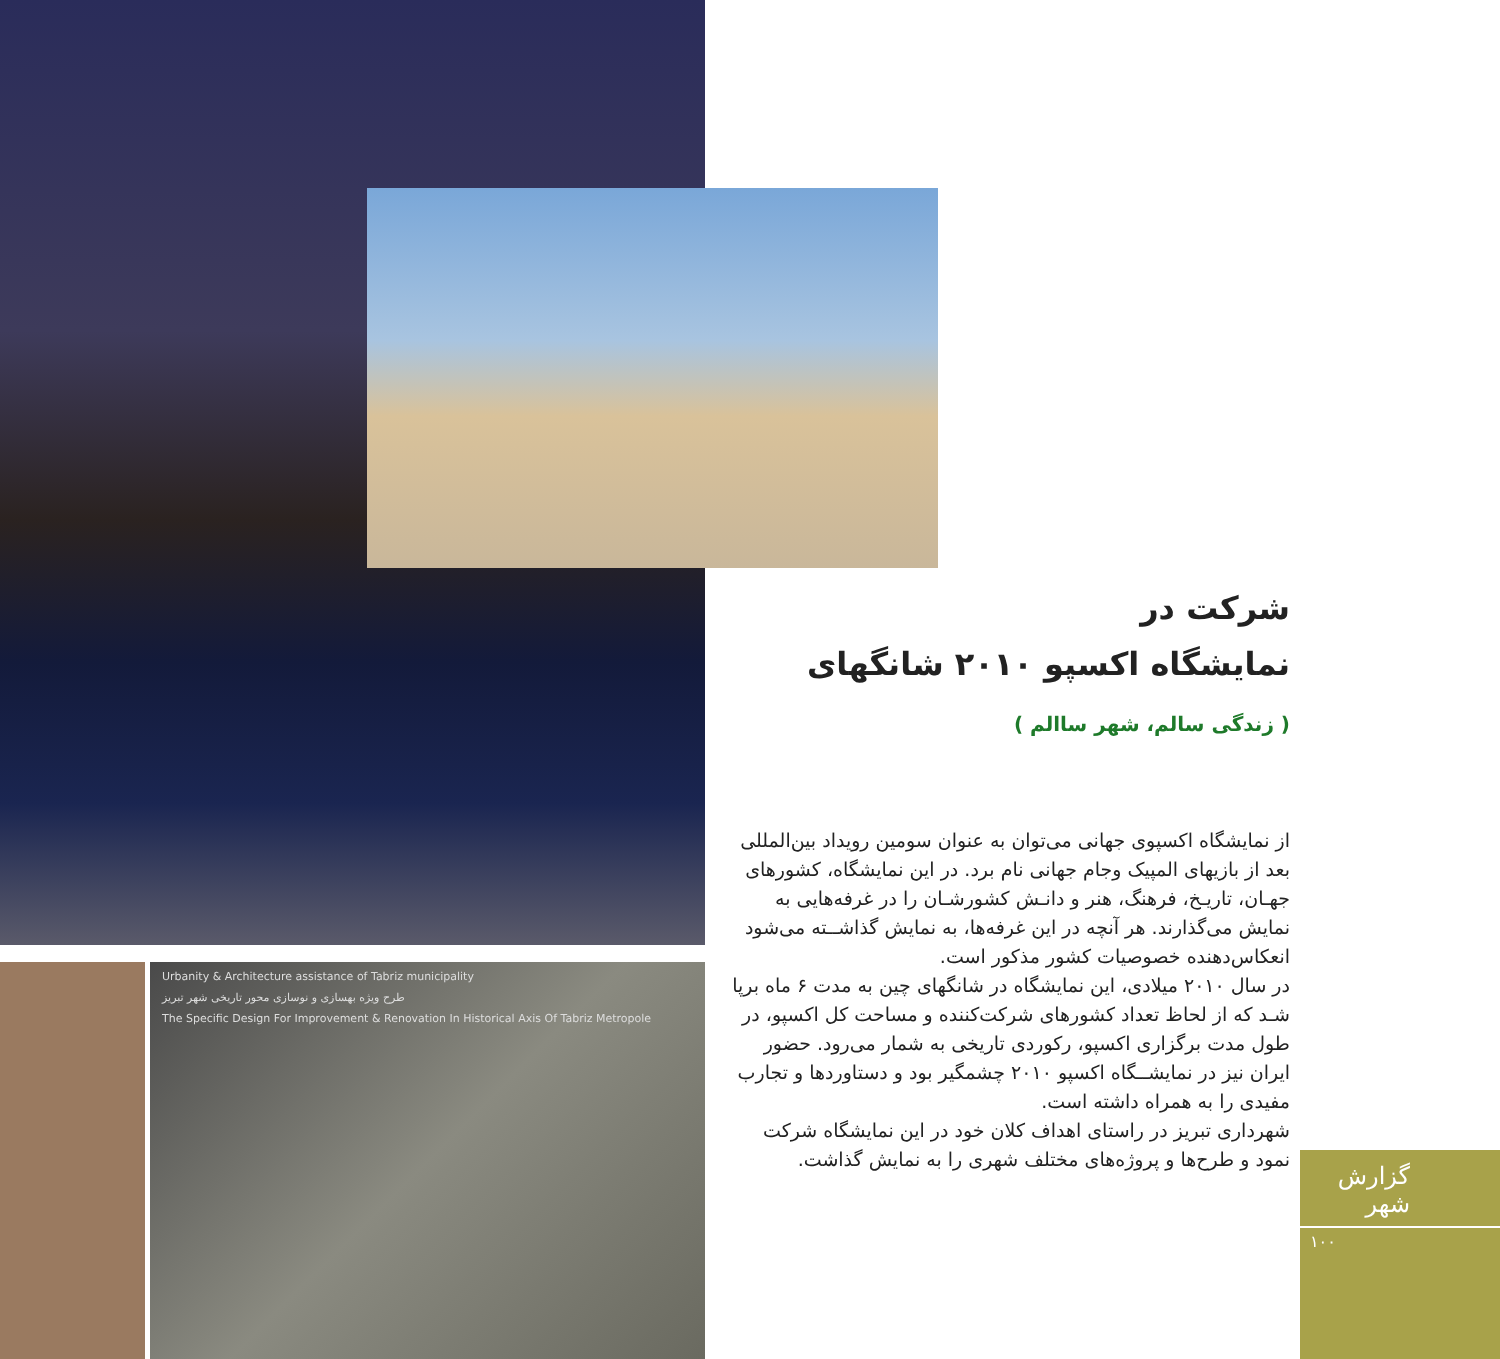Urbanity & Architecture assistance of Tabriz municipality
طرح ویژه بهسازی و نوسازی محور تاریخی شهر تبریز
The Specific Design For Improvement & Renovation In Historical Axis Of Tabriz Metropole
شرکت در
نمایشگاه اکسپو ۲۰۱۰ شانگهای
( زندگی سالم، شهر ساالم )
از نمایشگاه اکسپوی جهانی می‌توان به عنوان سومین رویداد بین‌المللی بعد از بازیهای المپیک وجام جهانی نام برد. در این نمایشگاه، کشورهای جهـان، تاریـخ، فرهنگ، هنر و دانـش کشورشـان را در غرفه‌هایی به نمایش می‌گذارند. هر آنچه در این غرفه‌ها، به نمایش گذاشــته می‌شود انعکاس‌دهنده خصوصیات کشور مذکور است.
در سال ۲۰۱۰ میلادی، این نمایشگاه در شانگهای چین به مدت ۶ ماه برپا شـد که از لحاظ تعداد کشورهای شرکت‌کننده و مساحت کل اکسپو، در طول مدت برگزاری اکسپو، رکوردی تاریخی به شمار می‌رود. حضور ایران نیز در نمایشــگاه اکسپو ۲۰۱۰ چشمگیر بود و دستاوردها و تجارب مفیدی را به همراه داشته است.
شهرداری تبریز در راستای اهداف کلان خود در این نمایشگاه شرکت نمود و طرح‌ها و پروژه‌های مختلف شهری را به نمایش گذاشت.
گزارش شهر
۱۰۰